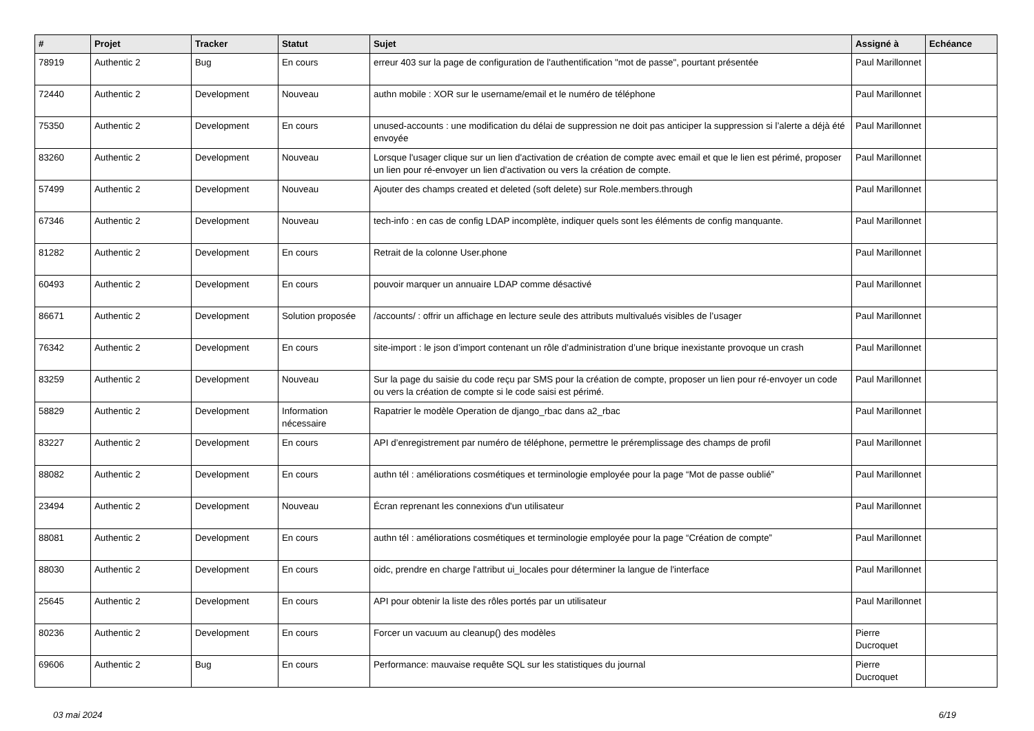| # | Projet | Tracker | Statut | Sujet | Assigné à | Echéance |
| --- | --- | --- | --- | --- | --- | --- |
| 78919 | Authentic 2 | Bug | En cours | erreur 403 sur la page de configuration de l'authentification "mot de passe", pourtant présentée | Paul Marillonnet | |
| 72440 | Authentic 2 | Development | Nouveau | authn mobile : XOR sur le username/email et le numéro de téléphone | Paul Marillonnet | |
| 75350 | Authentic 2 | Development | En cours | unused-accounts : une modification du délai de suppression ne doit pas anticiper la suppression si l’alerte a déjà été envoyée | Paul Marillonnet | |
| 83260 | Authentic 2 | Development | Nouveau | Lorsque l'usager clique sur un lien d'activation de création de compte avec email et que le lien est périmé, proposer un lien pour ré-envoyer un lien d'activation ou vers la création de compte. | Paul Marillonnet | |
| 57499 | Authentic 2 | Development | Nouveau | Ajouter des champs created et deleted (soft delete) sur Role.members.through | Paul Marillonnet | |
| 67346 | Authentic 2 | Development | Nouveau | tech-info : en cas de config LDAP incomplète, indiquer quels sont les éléments de config manquante. | Paul Marillonnet | |
| 81282 | Authentic 2 | Development | En cours | Retrait de la colonne User.phone | Paul Marillonnet | |
| 60493 | Authentic 2 | Development | En cours | pouvoir marquer un annuaire LDAP comme désactivé | Paul Marillonnet | |
| 86671 | Authentic 2 | Development | Solution proposée | /accounts/ : offrir un affichage en lecture seule des attributs multivalués visibles de l’usager | Paul Marillonnet | |
| 76342 | Authentic 2 | Development | En cours | site-import : le json d’import contenant un rôle d’administration d’une brique inexistante provoque un crash | Paul Marillonnet | |
| 83259 | Authentic 2 | Development | Nouveau | Sur la page du saisie du code reçu par SMS pour la création de compte, proposer un lien pour ré-envoyer un code ou vers la création de compte si le code saisi est périmé. | Paul Marillonnet | |
| 58829 | Authentic 2 | Development | Information nécessaire | Rapatrier le modèle Operation de django_rbac dans a2_rbac | Paul Marillonnet | |
| 83227 | Authentic 2 | Development | En cours | API d’enregistrement par numéro de téléphone, permettre le préremplissage des champs de profil | Paul Marillonnet | |
| 88082 | Authentic 2 | Development | En cours | authn tél : améliorations cosmétiques et terminologie employée pour la page “Mot de passe oublié” | Paul Marillonnet | |
| 23494 | Authentic 2 | Development | Nouveau | Écran reprenant les connexions d'un utilisateur | Paul Marillonnet | |
| 88081 | Authentic 2 | Development | En cours | authn tél : améliorations cosmétiques et terminologie employée pour la page “Création de compte” | Paul Marillonnet | |
| 88030 | Authentic 2 | Development | En cours | oidc, prendre en charge l'attribut ui_locales pour déterminer la langue de l'interface | Paul Marillonnet | |
| 25645 | Authentic 2 | Development | En cours | API pour obtenir la liste des rôles portés par un utilisateur | Paul Marillonnet | |
| 80236 | Authentic 2 | Development | En cours | Forcer un vacuum au cleanup() des modèles | Pierre Ducroquet | |
| 69606 | Authentic 2 | Bug | En cours | Performance: mauvaise requête SQL sur les statistiques du journal | Pierre Ducroquet | |
03 mai 2024 6/19